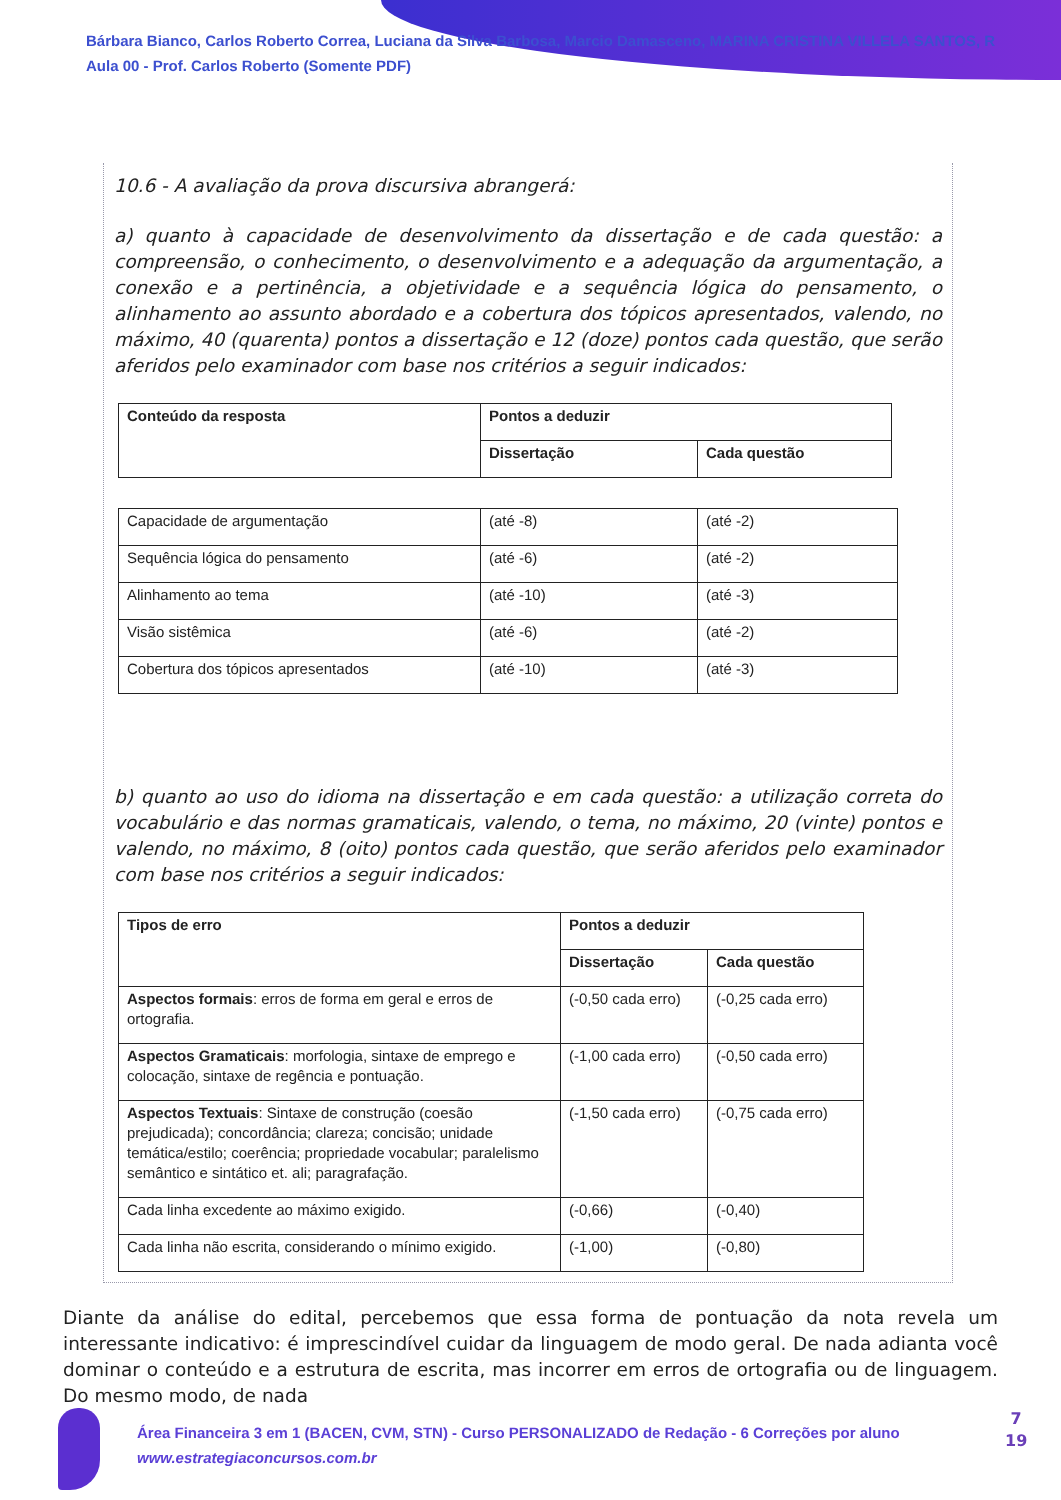Bárbara Bianco, Carlos Roberto Correa, Luciana da Silva Barbosa, Marcio Damasceno, MARINA CRISTINA VILLELA SANTOS, R
Aula 00 - Prof. Carlos Roberto (Somente PDF)
10.6 - A avaliação da prova discursiva abrangerá:
a) quanto à capacidade de desenvolvimento da dissertação e de cada questão: a compreensão, o conhecimento, o desenvolvimento e a adequação da argumentação, a conexão e a pertinência, a objetividade e a sequência lógica do pensamento, o alinhamento ao assunto abordado e a cobertura dos tópicos apresentados, valendo, no máximo, 40 (quarenta) pontos a dissertação e 12 (doze) pontos cada questão, que serão aferidos pelo examinador com base nos critérios a seguir indicados:
| Conteúdo da resposta | Pontos a deduzir | |
| --- | --- | --- |
| | Dissertação | Cada questão |
| Capacidade de argumentação | (até -8) | (até -2) |
| Sequência lógica do pensamento | (até -6) | (até -2) |
| Alinhamento ao tema | (até -10) | (até -3) |
| Visão sistêmica | (até -6) | (até -2) |
| Cobertura dos tópicos apresentados | (até -10) | (até -3) |
b) quanto ao uso do idioma na dissertação e em cada questão: a utilização correta do vocabulário e das normas gramaticais, valendo, o tema, no máximo, 20 (vinte) pontos e valendo, no máximo, 8 (oito) pontos cada questão, que serão aferidos pelo examinador com base nos critérios a seguir indicados:
| Tipos de erro | Pontos a deduzir | |
| --- | --- | --- |
| | Dissertação | Cada questão |
| Aspectos formais : erros de forma em geral e erros de ortografia. | (-0,50 cada erro) | (-0,25 cada erro) |
| Aspectos Gramaticais : morfologia, sintaxe de emprego e colocação, sintaxe de regência e pontuação. | (-1,00 cada erro) | (-0,50 cada erro) |
| Aspectos Textuais : Sintaxe de construção (coesão prejudicada); concordância; clareza; concisão; unidade temática/estilo; coerência; propriedade vocabular; paralelismo semântico e sintático et. ali; paragrafação. | (-1,50 cada erro) | (-0,75 cada erro) |
| Cada linha excedente ao máximo exigido. | (-0,66) | (-0,40) |
| Cada linha não escrita, considerando o mínimo exigido. | (-1,00) | (-0,80) |
Diante da análise do edital, percebemos que essa forma de pontuação da nota revela um interessante indicativo: é imprescindível cuidar da linguagem de modo geral. De nada adianta você dominar o conteúdo e a estrutura de escrita, mas incorrer em erros de ortografia ou de linguagem. Do mesmo modo, de nada
Área Financeira 3 em 1 (BACEN, CVM, STN) - Curso PERSONALIZADO de Redação - 6 Correções por aluno
www.estrategiaconcursos.com.br
7
19